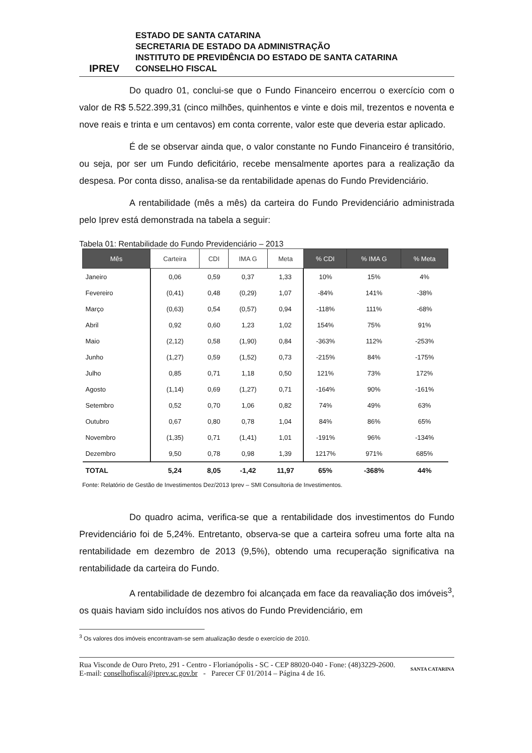IPREV
ESTADO DE SANTA CATARINA
SECRETARIA DE ESTADO DA ADMINISTRAÇÃO
INSTITUTO DE PREVIDÊNCIA DO ESTADO DE SANTA CATARINA
CONSELHO FISCAL
Do quadro 01, conclui-se que o Fundo Financeiro encerrou o exercício com o valor de R$ 5.522.399,31 (cinco milhões, quinhentos e vinte e dois mil, trezentos e noventa e nove reais e trinta e um centavos) em conta corrente, valor este que deveria estar aplicado.
É de se observar ainda que, o valor constante no Fundo Financeiro é transitório, ou seja, por ser um Fundo deficitário, recebe mensalmente aportes para a realização da despesa. Por conta disso, analisa-se da rentabilidade apenas do Fundo Previdenciário.
A rentabilidade (mês a mês) da carteira do Fundo Previdenciário administrada pelo Iprev está demonstrada na tabela a seguir:
Tabela 01: Rentabilidade do Fundo Previdenciário – 2013
| Mês | Carteira | CDI | IMA G | Meta | % CDI | % IMA G | % Meta |
| --- | --- | --- | --- | --- | --- | --- | --- |
| Janeiro | 0,06 | 0,59 | 0,37 | 1,33 | 10% | 15% | 4% |
| Fevereiro | (0,41) | 0,48 | (0,29) | 1,07 | -84% | 141% | -38% |
| Março | (0,63) | 0,54 | (0,57) | 0,94 | -118% | 111% | -68% |
| Abril | 0,92 | 0,60 | 1,23 | 1,02 | 154% | 75% | 91% |
| Maio | (2,12) | 0,58 | (1,90) | 0,84 | -363% | 112% | -253% |
| Junho | (1,27) | 0,59 | (1,52) | 0,73 | -215% | 84% | -175% |
| Julho | 0,85 | 0,71 | 1,18 | 0,50 | 121% | 73% | 172% |
| Agosto | (1,14) | 0,69 | (1,27) | 0,71 | -164% | 90% | -161% |
| Setembro | 0,52 | 0,70 | 1,06 | 0,82 | 74% | 49% | 63% |
| Outubro | 0,67 | 0,80 | 0,78 | 1,04 | 84% | 86% | 65% |
| Novembro | (1,35) | 0,71 | (1,41) | 1,01 | -191% | 96% | -134% |
| Dezembro | 9,50 | 0,78 | 0,98 | 1,39 | 1217% | 971% | 685% |
| TOTAL | 5,24 | 8,05 | -1,42 | 11,97 | 65% | -368% | 44% |
Fonte: Relatório de Gestão de Investimentos Dez/2013 Iprev – SMI Consultoria de Investimentos.
Do quadro acima, verifica-se que a rentabilidade dos investimentos do Fundo Previdenciário foi de 5,24%. Entretanto, observa-se que a carteira sofreu uma forte alta na rentabilidade em dezembro de 2013 (9,5%), obtendo uma recuperação significativa na rentabilidade da carteira do Fundo.
A rentabilidade de dezembro foi alcançada em face da reavaliação dos imóveis<sup>3</sup>, os quais haviam sido incluídos nos ativos do Fundo Previdenciário, em
<sup>3</sup> Os valores dos imóveis encontravam-se sem atualização desde o exercício de 2010.
Rua Visconde de Ouro Preto, 291 - Centro - Florianópolis - SC - CEP 88020-040 - Fone: (48)3229-2600.
E-mail: conselhofiscal@iprev.sc.gov.br - Parecer CF 01/2014 – Página 4 de 16.
SANTA CATARINA